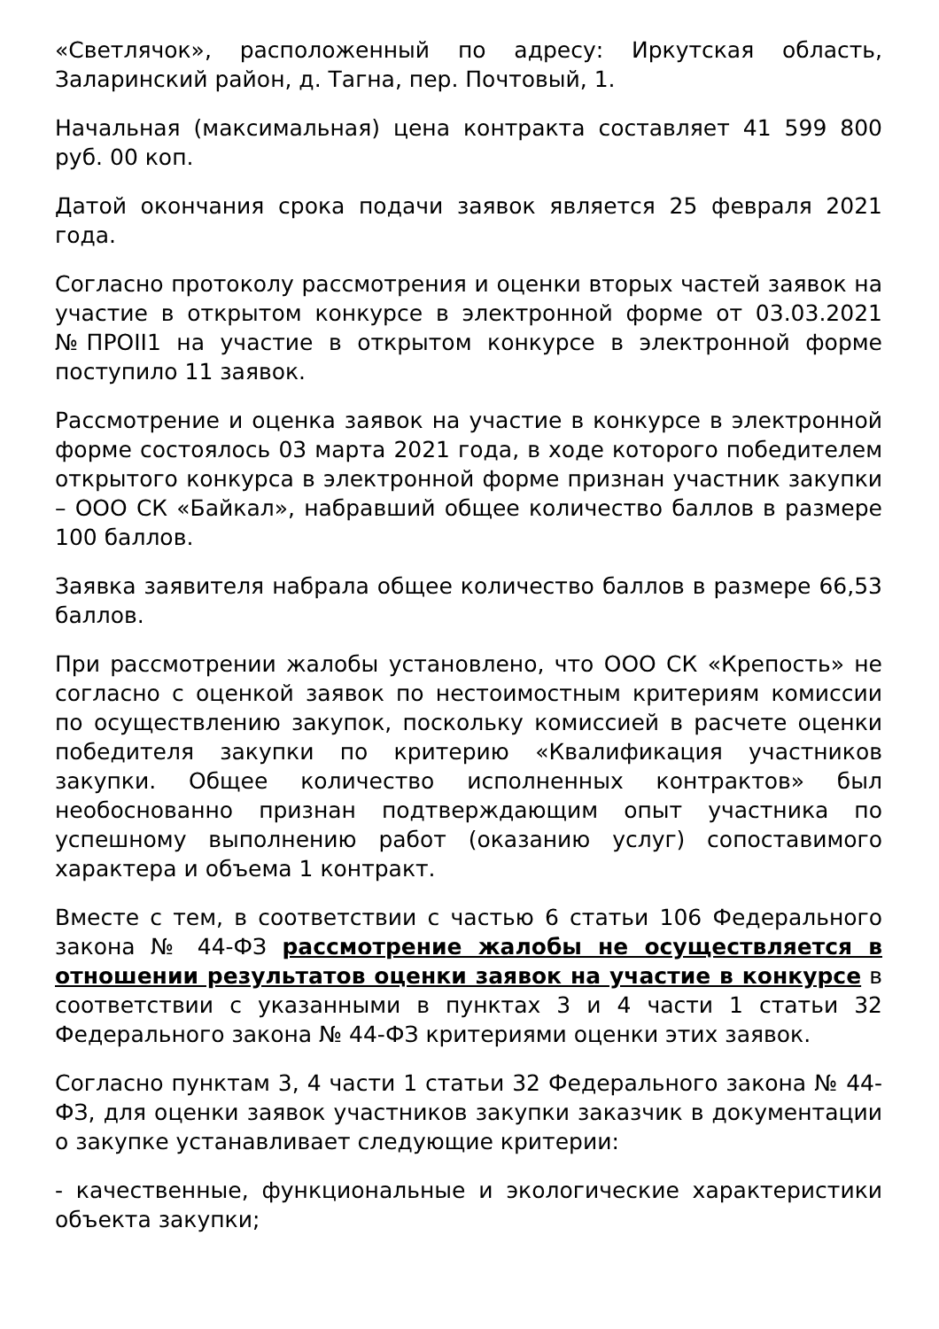«Светлячок», расположенный по адресу: Иркутская область, Заларинский район, д. Тагна, пер. Почтовый, 1.
Начальная (максимальная) цена контракта составляет 41 599 800 руб. 00 коп.
Датой окончания срока подачи заявок является 25 февраля 2021 года.
Согласно протоколу рассмотрения и оценки вторых частей заявок на участие в открытом конкурсе в электронной форме от 03.03.2021 №ПРОII1 на участие в открытом конкурсе в электронной форме поступило 11 заявок.
Рассмотрение и оценка заявок на участие в конкурсе в электронной форме состоялось 03 марта 2021 года, в ходе которого победителем открытого конкурса в электронной форме признан участник закупки – ООО СК «Байкал», набравший общее количество баллов в размере 100 баллов.
Заявка заявителя набрала общее количество баллов в размере 66,53 баллов.
При рассмотрении жалобы установлено, что ООО СК «Крепость» не согласно с оценкой заявок по нестоимостным критериям комиссии по осуществлению закупок, поскольку комиссией в расчете оценки победителя закупки по критерию «Квалификация участников закупки. Общее количество исполненных контрактов» был необоснованно признан подтверждающим опыт участника по успешному выполнению работ (оказанию услуг) сопоставимого характера и объема 1 контракт.
Вместе с тем, в соответствии с частью 6 статьи 106 Федерального закона № 44-ФЗ рассмотрение жалобы не осуществляется в отношении результатов оценки заявок на участие в конкурсе в соответствии с указанными в пунктах 3 и 4 части 1 статьи 32 Федерального закона № 44-ФЗ критериями оценки этих заявок.
Согласно пунктам 3, 4 части 1 статьи 32 Федерального закона № 44-ФЗ, для оценки заявок участников закупки заказчик в документации о закупке устанавливает следующие критерии:
- качественные, функциональные и экологические характеристики объекта закупки;